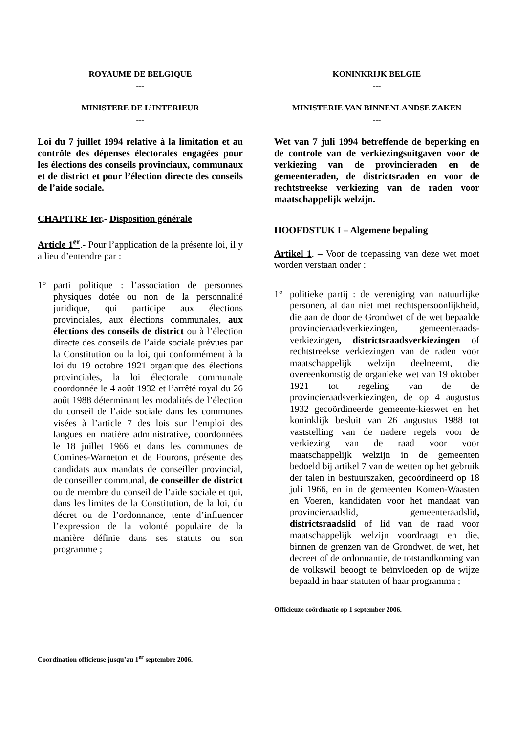ROYAUME DE BELGIQUE
---
MINISTERE DE L’INTERIEUR
---
Loi du 7 juillet 1994 relative à la limitation et au contrôle des dépenses électorales engagées pour les élections des conseils provinciaux, communaux et de district et pour l’élection directe des conseils de l’aide sociale.
CHAPITRE Ier.- Disposition générale
Article 1<sup>er</sup>.- Pour l’application de la présente loi, il y a lieu d’entendre par :
1° parti politique : l’association de personnes physiques dotée ou non de la personnalité juridique, qui participe aux élections provinciales, aux élections communales, aux élections des conseils de district ou à l’élection directe des conseils de l’aide sociale prévues par la Constitution ou la loi, qui conformément à la loi du 19 octobre 1921 organique des élections provinciales, la loi électorale communale coordonnée le 4 août 1932 et l’arrêté royal du 26 août 1988 déterminant les modalités de l’élection du conseil de l’aide sociale dans les communes visées à l’article 7 des lois sur l’emploi des langues en matière administrative, coordonnées le 18 juillet 1966 et dans les communes de Comines-Warneton et de Fourons, présente des candidats aux mandats de conseiller provincial, de conseiller communal, de conseiller de district ou de membre du conseil de l’aide sociale et qui, dans les limites de la Constitution, de la loi, du décret ou de l’ordonnance, tente d’influencer l’expression de la volonté populaire de la manière définie dans ses statuts ou son programme ;
Coordination officieuse jusqu’au 1<sup>er</sup> septembre 2006.
KONINKRIJK BELGIE
---
MINISTERIE VAN BINNENLANDSE ZAKEN
---
Wet van 7 juli 1994 betreffende de beperking en de controle van de verkiezingsuitgaven voor de verkiezing van de provincieraden en de gemeenteraden, de districtsraden en voor de rechtstreekse verkiezing van de raden voor maatschappelijk welzijn.
HOOFDSTUK I – Algemene bepaling
Artikel 1. – Voor de toepassing van deze wet moet worden verstaan onder :
1° politieke partij : de vereniging van natuurlijke personen, al dan niet met rechtspersoonlijkheid, die aan de door de Grondwet of de wet bepaalde provincieraadsverkiezingen, gemeenteraads-verkiezingen, districtsraadsverkiezingen of rechtstreekse verkiezingen van de raden voor maatschappelijk welzijn deelneemt, die overeenkomstig de organieke wet van 19 oktober 1921 tot regeling van de de provincieraadsverkiezingen, de op 4 augustus 1932 gecoördineerde gemeente-kieswet en het koninklijk besluit van 26 augustus 1988 tot vaststelling van de nadere regels voor de verkiezing van de raad voor voor maatschappelijk welzijn in de gemeenten bedoeld bij artikel 7 van de wetten op het gebruik der talen in bestuurszaken, gecoördineerd op 18 juli 1966, en in de gemeenten Komen-Waasten en Voeren, kandidaten voor het mandaat van provincieraadslid, gemeenteraadslid, districtsraadslid of lid van de raad voor maatschappelijk welzijn voordraagt en die, binnen de grenzen van de Grondwet, de wet, het decreet of de ordonnantie, de totstandkoming van de volkswil beoogt te beïnvloeden op de wijze bepaald in haar statuten of haar programma ;
Officieuze coördinatie op 1 september 2006.